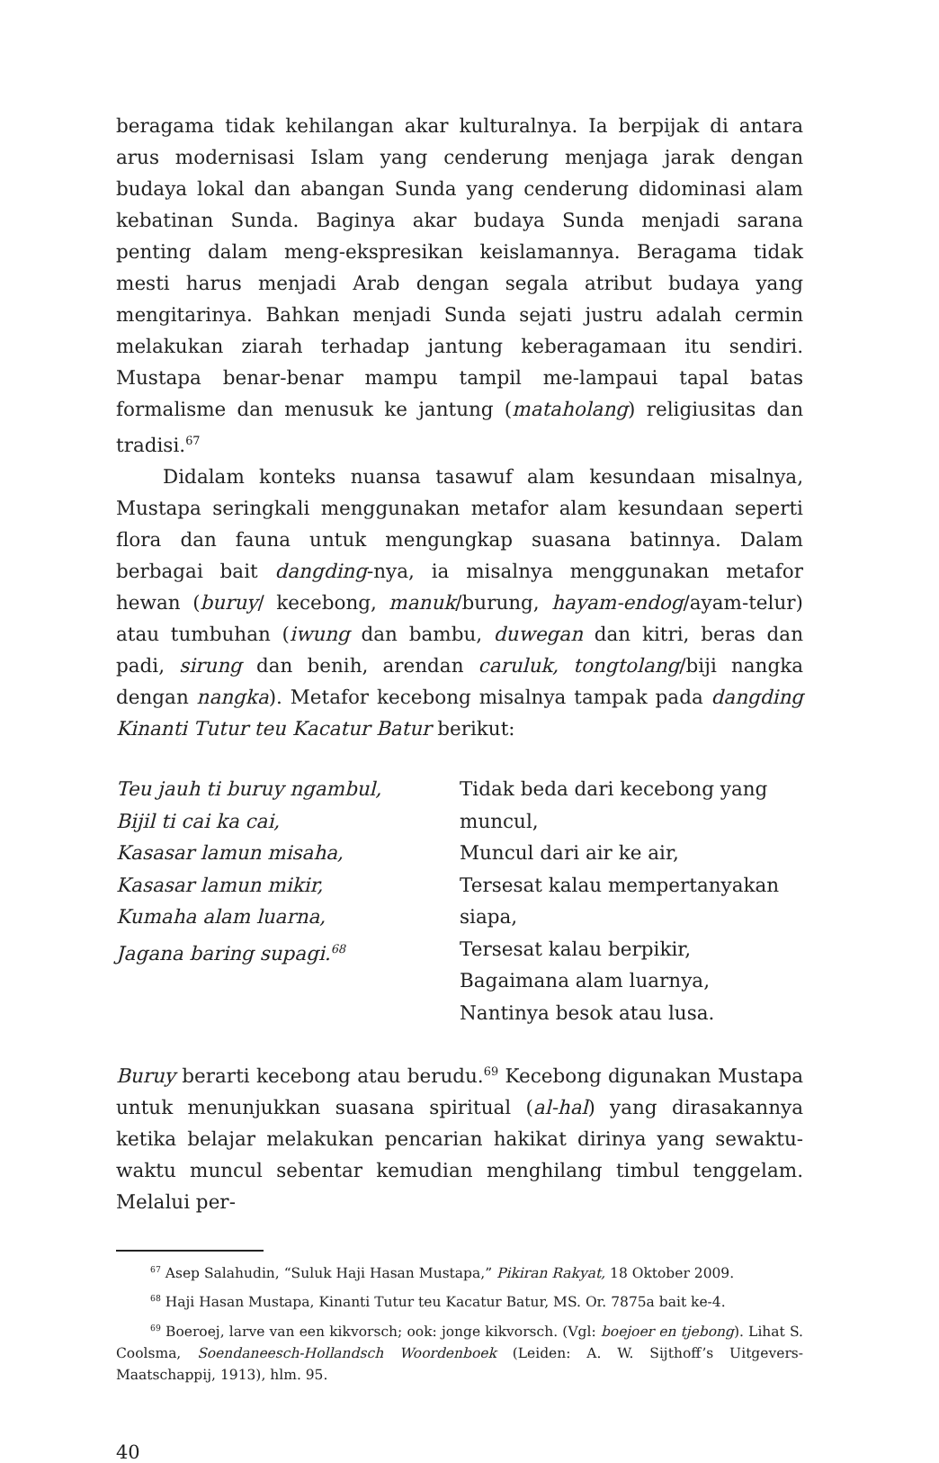beragama tidak kehilangan akar kulturalnya. Ia berpijak di antara arus modernisasi Islam yang cenderung menjaga jarak dengan budaya lokal dan abangan Sunda yang cenderung didominasi alam kebatinan Sunda. Baginya akar budaya Sunda menjadi sarana penting dalam meng-ekspresikan keislamannya. Beragama tidak mesti harus menjadi Arab dengan segala atribut budaya yang mengitarinya. Bahkan menjadi Sunda sejati justru adalah cermin melakukan ziarah terhadap jantung keberagamaan itu sendiri. Mustapa benar-benar mampu tampil me-lampaui tapal batas formalisme dan menusuk ke jantung (mataholang) religiusitas dan tradisi.<sup>67</sup>
Didalam konteks nuansa tasawuf alam kesundaan misalnya, Mustapa seringkali menggunakan metafor alam kesundaan seperti flora dan fauna untuk mengungkap suasana batinnya. Dalam berbagai bait dangding-nya, ia misalnya menggunakan metafor hewan (buruy/ kecebong, manuk/burung, hayam-endog/ayam-telur) atau tumbuhan (iwung dan bambu, duwegan dan kitri, beras dan padi, sirung dan benih, arendan caruluk, tongtolang/biji nangka dengan nangka). Metafor kecebong misalnya tampak pada dangding Kinanti Tutur teu Kacatur Batur berikut:
Teu jauh ti buruy ngambul,
Bijil ti cai ka cai,
Kasasar lamun misaha,
Kasasar lamun mikir,
Kumaha alam luarna,
Jagana baring supagi.<sup>68</sup>
Tidak beda dari kecebong yang muncul,
Muncul dari air ke air,
Tersesat kalau mempertanyakan siapa,
Tersesat kalau berpikir,
Bagaimana alam luarnya,
Nantinya besok atau lusa.
Buruy berarti kecebong atau berudu.<sup>69</sup> Kecebong digunakan Mustapa untuk menunjukkan suasana spiritual (al-hal) yang dirasakannya ketika belajar melakukan pencarian hakikat dirinya yang sewaktu-waktu muncul sebentar kemudian menghilang timbul tenggelam. Melalui per-
<sup>67</sup> Asep Salahudin, “Suluk Haji Hasan Mustapa,” Pikiran Rakyat, 18 Oktober 2009.
<sup>68</sup> Haji Hasan Mustapa, Kinanti Tutur teu Kacatur Batur, MS. Or. 7875a bait ke-4.
<sup>69</sup> Boeroej, larve van een kikvorsch; ook: jonge kikvorsch. (Vgl: boejoer en tjebong). Lihat S. Coolsma, Soendaneesch-Hollandsch Woordenboek (Leiden: A. W. Sijthoff’s Uitgevers-Maatschappij, 1913), hlm. 95.
40